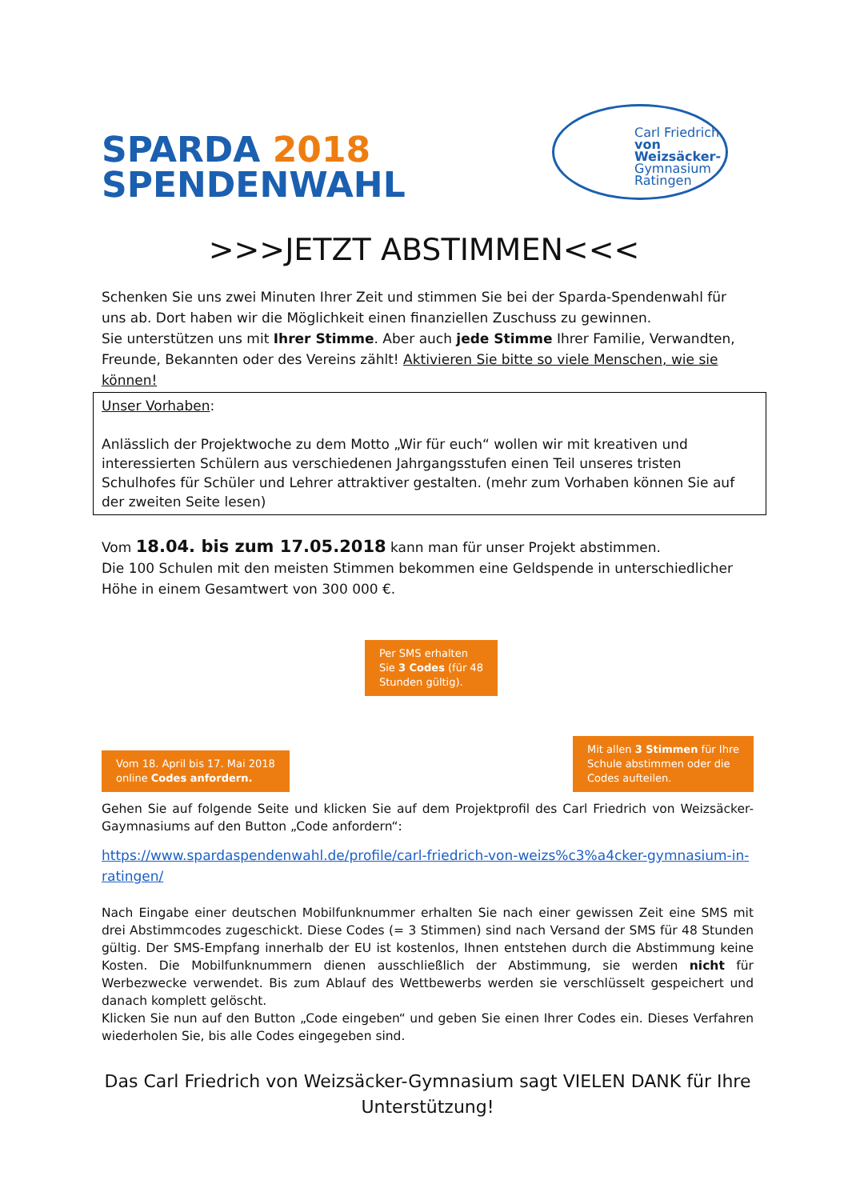SPARDA 2018
SPENDENWAHL
Carl Friedrich
von Weizsäcker-
Gymnasium
Ratingen
>>>JETZT ABSTIMMEN<<<
Schenken Sie uns zwei Minuten Ihrer Zeit und stimmen Sie bei der Sparda-Spendenwahl für uns ab. Dort haben wir die Möglichkeit einen finanziellen Zuschuss zu gewinnen.
Sie unterstützen uns mit Ihrer Stimme. Aber auch jede Stimme Ihrer Familie, Verwandten, Freunde, Bekannten oder des Vereins zählt! Aktivieren Sie bitte so viele Menschen, wie sie können!
Unser Vorhaben:
Anlässlich der Projektwoche zu dem Motto „Wir für euch“ wollen wir mit kreativen und interessierten Schülern aus verschiedenen Jahrgangsstufen einen Teil unseres tristen Schulhofes für Schüler und Lehrer attraktiver gestalten. (mehr zum Vorhaben können Sie auf der zweiten Seite lesen)
Vom 18.04. bis zum 17.05.2018 kann man für unser Projekt abstimmen.
Die 100 Schulen mit den meisten Stimmen bekommen eine Geldspende in unterschiedlicher Höhe in einem Gesamtwert von 300 000 €.
Vom 18. April bis 17. Mai 2018
online Codes anfordern.
Per SMS erhalten
Sie 3 Codes (für 48
Stunden gültig).
Mit allen 3 Stimmen für Ihre
Schule abstimmen oder die
Codes aufteilen.
Gehen Sie auf folgende Seite und klicken Sie auf dem Projektprofil des Carl Friedrich von Weizsäcker-Gaymnasiums auf den Button „Code anfordern“:
https://www.spardaspendenwahl.de/profile/carl-friedrich-von-weizs%c3%a4cker-gymnasium-in-ratingen/
Nach Eingabe einer deutschen Mobilfunknummer erhalten Sie nach einer gewissen Zeit eine SMS mit drei Abstimmcodes zugeschickt. Diese Codes (= 3 Stimmen) sind nach Versand der SMS für 48 Stunden gültig. Der SMS-Empfang innerhalb der EU ist kostenlos, Ihnen entstehen durch die Abstimmung keine Kosten. Die Mobilfunknummern dienen ausschließlich der Abstimmung, sie werden nicht für Werbezwecke verwendet. Bis zum Ablauf des Wettbewerbs werden sie verschlüsselt gespeichert und danach komplett gelöscht.
Klicken Sie nun auf den Button „Code eingeben“ und geben Sie einen Ihrer Codes ein. Dieses Verfahren wiederholen Sie, bis alle Codes eingegeben sind.
Das Carl Friedrich von Weizsäcker-Gymnasium sagt VIELEN DANK für Ihre Unterstützung!